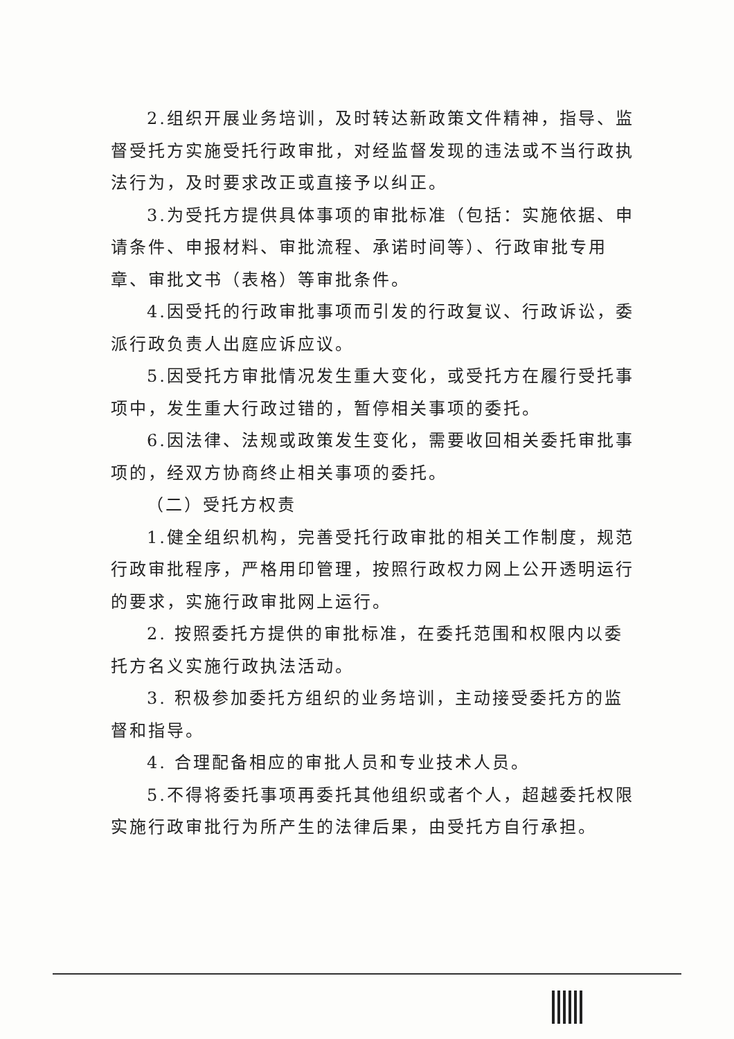2.组织开展业务培训，及时转达新政策文件精神，指导、监督受托方实施受托行政审批，对经监督发现的违法或不当行政执法行为，及时要求改正或直接予以纠正。
3.为受托方提供具体事项的审批标准（包括：实施依据、申请条件、申报材料、审批流程、承诺时间等）、行政审批专用章、审批文书（表格）等审批条件。
4.因受托的行政审批事项而引发的行政复议、行政诉讼，委派行政负责人出庭应诉应议。
5.因受托方审批情况发生重大变化，或受托方在履行受托事项中，发生重大行政过错的，暂停相关事项的委托。
6.因法律、法规或政策发生变化，需要收回相关委托审批事项的，经双方协商终止相关事项的委托。
（二）受托方权责
1.健全组织机构，完善受托行政审批的相关工作制度，规范行政审批程序，严格用印管理，按照行政权力网上公开透明运行的要求，实施行政审批网上运行。
2. 按照委托方提供的审批标准，在委托范围和权限内以委托方名义实施行政执法活动。
3. 积极参加委托方组织的业务培训，主动接受委托方的监督和指导。
4. 合理配备相应的审批人员和专业技术人员。
5.不得将委托事项再委托其他组织或者个人，超越委托权限实施行政审批行为所产生的法律后果，由受托方自行承担。